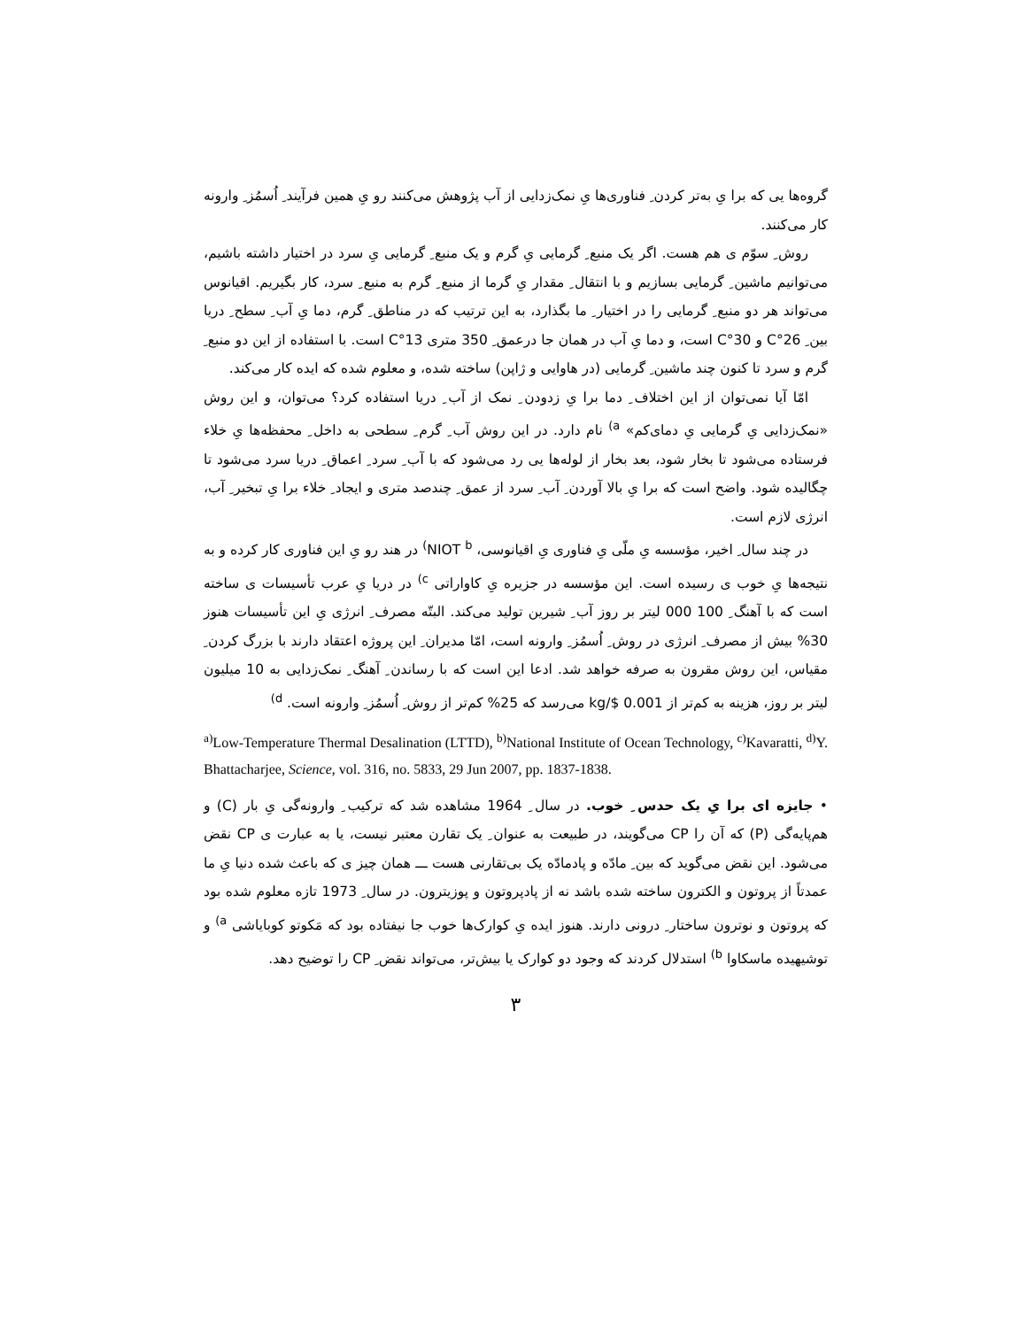گروه‌ها یی که برا یِ به‌تر کردن ِ فناوری‌ها یِ نمک‌زدایی از آب پژوهش می‌کنند رو یِ همین فرآیند ِ اُسمُز ِ وارونه کار می‌کنند.
روش ِ سوّم ی هم هست. اگر یک منبع ِ گرمایی یِ گرم و یک منبع ِ گرمایی یِ سرد در اختیار داشته باشیم، می‌توانیم ماشین ِ گرمایی بسازیم و با انتقال ِ مقدار یِ گرما از منبع ِ گرم به منبع ِ سرد، کار بگیریم. اقیانوس می‌تواند هر دو منبع ِ گرمایی را در اختیار ِ ما بگذارد، به این ترتیب که در مناطق ِ گرم، دما یِ آب ِ سطح ِ دریا بین ِ 26°C و 30°C است، و دما یِ آب در همان جا درعمق ِ 350 متری 13°C است. با استفاده از این دو منبع ِ گرم و سرد تا کنون چند ماشین ِ گرمایی (در هاوایی و ژاپن) ساخته شده، و معلوم شده که ایده کار می‌کند.
امّا آیا نمی‌توان از این اختلاف ِ دما برا یِ زدودن ِ نمک از آب ِ دریا استفاده کرد؟ می‌توان، و این روش «نمک‌زدایی یِ گرمایی یِ دمای‌کم» <sup>a)</sup> نام دارد. در این روش آب ِ گرم ِ سطحی به داخل ِ محفظه‌ها یِ خلاء فرستاده می‌شود تا بخار شود، بعد بخار از لوله‌ها یی رد می‌شود که با آب ِ سرد ِ اعماق ِ دریا سرد می‌شود تا چگالیده شود. واضح است که برا یِ بالا آوردن ِ آب ِ سرد از عمق ِ چندصد متری و ایجاد ِ خلاء برا یِ تبخیر ِ آب، انرژی لازم است.
در چند سال ِ اخیر، مؤسسه یِ ملّی یِ فناوری یِ اقیانوسی، NIOT <sup>b)</sup> در هند رو یِ این فناوری کار کرده و به نتیجه‌ها یِ خوب ی رسیده است. این مؤسسه در جزیره یِ کاواراتی <sup>c)</sup> در دریا یِ عرب تأسیسات ی ساخته است که با آهنگ ِ 100 000 لیتر بر روز آب ِ شیرین تولید می‌کند. البتّه مصرف ِ انرژی یِ این تأسیسات هنوز 30% بیش از مصرف ِ انرژی در روش ِ اُسمُز ِ وارونه است، امّا مدیران ِ این پروژه اعتقاد دارند با بزرگ کردن ِ مقیاس، این روش مقرون به صرفه خواهد شد. ادعا این است که با رساندن ِ آهنگ ِ نمک‌زدایی به 10 میلیون لیتر بر روز، هزینه به کم‌تر از 0.001 $/kg می‌رسد که 25% کم‌تر از روش ِ اُسمُز ِ وارونه است. <sup>d)</sup>
<sup>a)</sup> Low-Temperature Thermal Desalination (LTTD), <sup>b)</sup>National Institute of Ocean Technology, <sup>c)</sup>Kavaratti, <sup>d)</sup>Y. Bhattacharjee, Science, vol. 316, no. 5833, 29 Jun 2007, pp. 1837-1838.
• جایزه ای برا یِ یک حدس ِ خوب. در سال ِ 1964 مشاهده شد که ترکیب ِ وارونه‌گی یِ بار (C) و هم‌پایه‌گی (P) که آن را CP می‌گویند، در طبیعت به عنوان ِ یک تقارن معتبر نیست، یا به عبارت ی CP نقض می‌شود. این نقض می‌گوید که بین ِ مادّه و پادمادّه یک بی‌تقارنی هست ـــ همان چیز ی که باعث شده دنیا یِ ما عمدتاً از پروتون و الکترون ساخته شده باشد نه از پادپروتون و پوزیترون. در سال ِ 1973 تازه معلوم شده بود که پروتون و نوترون ساختار ِ درونی دارند. هنوز ایده یِ کوارک‌ها خوب جا نیفتاده بود که مَکوتو کوبایاشی <sup>a)</sup> و توشیهیده ماسکاوا <sup>b)</sup> استدلال کردند که وجود دو کوارک یا بیش‌تر، می‌تواند نقض ِ CP را توضیح دهد.
۳